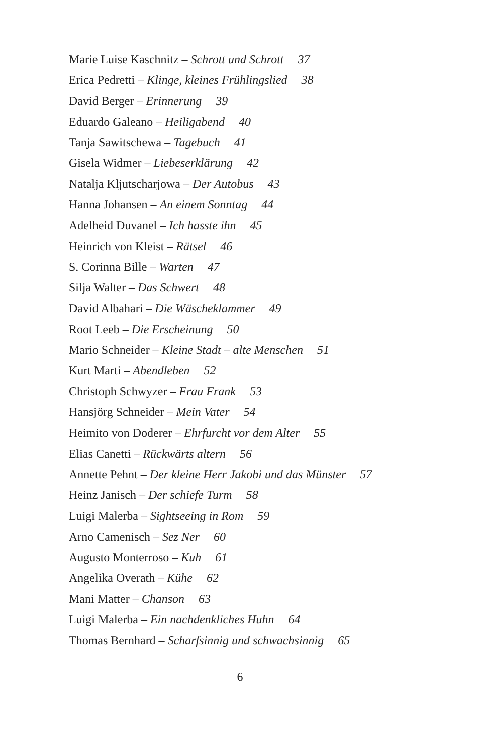Marie Luise Kaschnitz – Schrott und Schrott 37
Erica Pedretti – Klinge, kleines Frühlingslied 38
David Berger – Erinnerung 39
Eduardo Galeano – Heiligabend 40
Tanja Sawitschewa – Tagebuch 41
Gisela Widmer – Liebeserklärung 42
Natalja Kljutscharjowa – Der Autobus 43
Hanna Johansen – An einem Sonntag 44
Adelheid Duvanel – Ich hasste ihn 45
Heinrich von Kleist – Rätsel 46
S. Corinna Bille – Warten 47
Silja Walter – Das Schwert 48
David Albahari – Die Wäscheklammer 49
Root Leeb – Die Erscheinung 50
Mario Schneider – Kleine Stadt – alte Menschen 51
Kurt Marti – Abendleben 52
Christoph Schwyzer – Frau Frank 53
Hansjörg Schneider – Mein Vater 54
Heimito von Doderer – Ehrfurcht vor dem Alter 55
Elias Canetti – Rückwärts altern 56
Annette Pehnt – Der kleine Herr Jakobi und das Münster 57
Heinz Janisch – Der schiefe Turm 58
Luigi Malerba – Sightseeing in Rom 59
Arno Camenisch – Sez Ner 60
Augusto Monterroso – Kuh 61
Angelika Overath – Kühe 62
Mani Matter – Chanson 63
Luigi Malerba – Ein nachdenkliches Huhn 64
Thomas Bernhard – Scharfsinnig und schwachsinnig 65
6